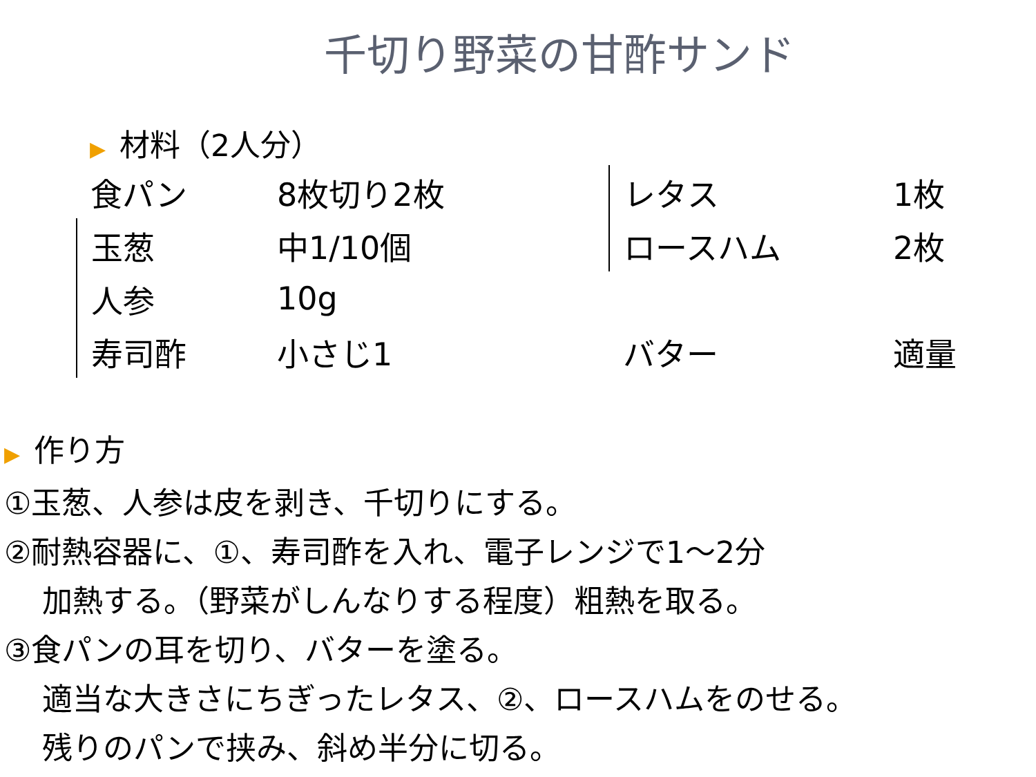千切り野菜の甘酢サンド
▶ 材料（2人分）
| 食パン | 8枚切り2枚 | レタス | 1枚 |
| 玉葱 | 中1/10個 | ロースハム | 2枚 |
| 人参 | 10g | | |
| 寿司酢 | 小さじ1 | バター | 適量 |
▶ 作り方
①玉葱、人参は皮を剥き、千切りにする。
②耐熱容器に、①、寿司酢を入れ、電子レンジで1～2分
加熱する。（野菜がしんなりする程度）粗熱を取る。
③食パンの耳を切り、バターを塗る。
適当な大きさにちぎったレタス、②、ロースハムをのせる。
残りのパンで挟み、斜め半分に切る。